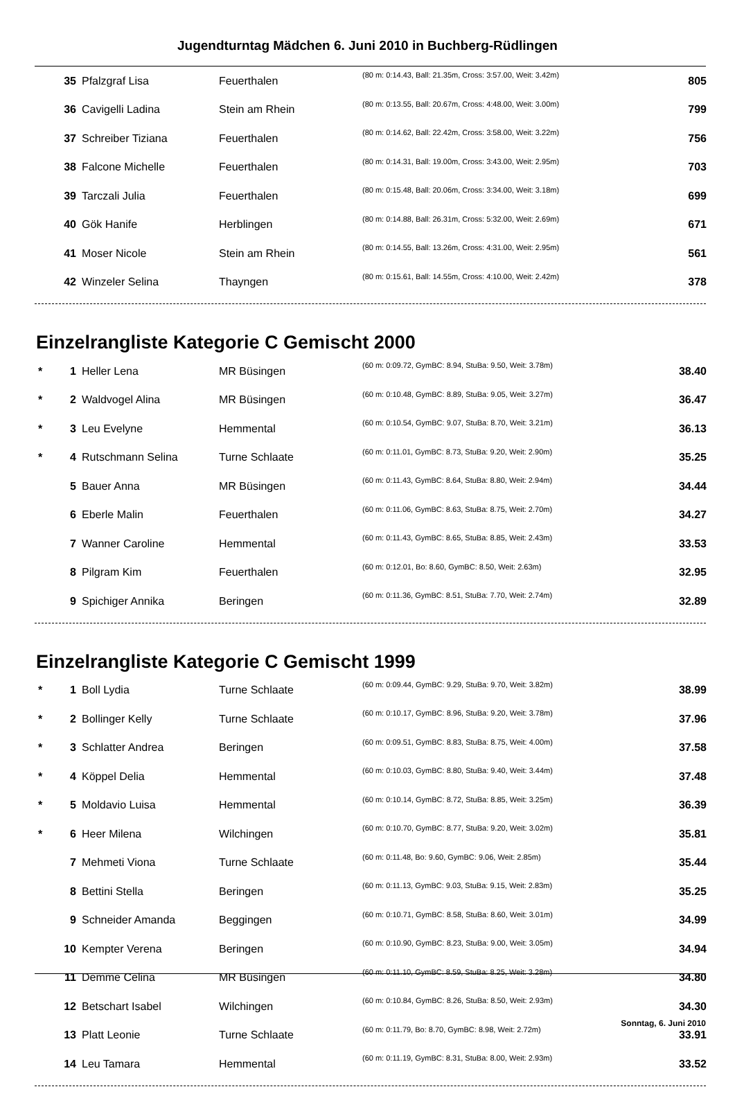Jugendturntag Mädchen 6. Juni 2010 in Buchberg-Rüdlingen
| | 35 | Pfalzgraf Lisa | Feuerthalen | (80 m: 0:14.43, Ball: 21.35m, Cross: 3:57.00, Weit: 3.42m) | 805 |
| | 36 | Cavigelli Ladina | Stein am Rhein | (80 m: 0:13.55, Ball: 20.67m, Cross: 4:48.00, Weit: 3.00m) | 799 |
| | 37 | Schreiber Tiziana | Feuerthalen | (80 m: 0:14.62, Ball: 22.42m, Cross: 3:58.00, Weit: 3.22m) | 756 |
| | 38 | Falcone Michelle | Feuerthalen | (80 m: 0:14.31, Ball: 19.00m, Cross: 3:43.00, Weit: 2.95m) | 703 |
| | 39 | Tarczali Julia | Feuerthalen | (80 m: 0:15.48, Ball: 20.06m, Cross: 3:34.00, Weit: 3.18m) | 699 |
| | 40 | Gök Hanife | Herblingen | (80 m: 0:14.88, Ball: 26.31m, Cross: 5:32.00, Weit: 2.69m) | 671 |
| | 41 | Moser Nicole | Stein am Rhein | (80 m: 0:14.55, Ball: 13.26m, Cross: 4:31.00, Weit: 2.95m) | 561 |
| | 42 | Winzeler Selina | Thayngen | (80 m: 0:15.61, Ball: 14.55m, Cross: 4:10.00, Weit: 2.42m) | 378 |
Einzelrangliste Kategorie C Gemischt 2000
| * | 1 | Heller Lena | MR Büsingen | (60 m: 0:09.72, GymBC: 8.94, StuBa: 9.50, Weit: 3.78m) | 38.40 |
| * | 2 | Waldvogel Alina | MR Büsingen | (60 m: 0:10.48, GymBC: 8.89, StuBa: 9.05, Weit: 3.27m) | 36.47 |
| * | 3 | Leu Evelyne | Hemmental | (60 m: 0:10.54, GymBC: 9.07, StuBa: 8.70, Weit: 3.21m) | 36.13 |
| * | 4 | Rutschmann Selina | Turne Schlaate | (60 m: 0:11.01, GymBC: 8.73, StuBa: 9.20, Weit: 2.90m) | 35.25 |
| | 5 | Bauer Anna | MR Büsingen | (60 m: 0:11.43, GymBC: 8.64, StuBa: 8.80, Weit: 2.94m) | 34.44 |
| | 6 | Eberle Malin | Feuerthalen | (60 m: 0:11.06, GymBC: 8.63, StuBa: 8.75, Weit: 2.70m) | 34.27 |
| | 7 | Wanner Caroline | Hemmental | (60 m: 0:11.43, GymBC: 8.65, StuBa: 8.85, Weit: 2.43m) | 33.53 |
| | 8 | Pilgram Kim | Feuerthalen | (60 m: 0:12.01, Bo: 8.60, GymBC: 8.50, Weit: 2.63m) | 32.95 |
| | 9 | Spichiger Annika | Beringen | (60 m: 0:11.36, GymBC: 8.51, StuBa: 7.70, Weit: 2.74m) | 32.89 |
Einzelrangliste Kategorie C Gemischt 1999
| * | 1 | Boll Lydia | Turne Schlaate | (60 m: 0:09.44, GymBC: 9.29, StuBa: 9.70, Weit: 3.82m) | 38.99 |
| * | 2 | Bollinger Kelly | Turne Schlaate | (60 m: 0:10.17, GymBC: 8.96, StuBa: 9.20, Weit: 3.78m) | 37.96 |
| * | 3 | Schlatter Andrea | Beringen | (60 m: 0:09.51, GymBC: 8.83, StuBa: 8.75, Weit: 4.00m) | 37.58 |
| * | 4 | Köppel Delia | Hemmental | (60 m: 0:10.03, GymBC: 8.80, StuBa: 9.40, Weit: 3.44m) | 37.48 |
| * | 5 | Moldavio Luisa | Hemmental | (60 m: 0:10.14, GymBC: 8.72, StuBa: 8.85, Weit: 3.25m) | 36.39 |
| * | 6 | Heer Milena | Wilchingen | (60 m: 0:10.70, GymBC: 8.77, StuBa: 9.20, Weit: 3.02m) | 35.81 |
| | 7 | Mehmeti Viona | Turne Schlaate | (60 m: 0:11.48, Bo: 9.60, GymBC: 9.06, Weit: 2.85m) | 35.44 |
| | 8 | Bettini Stella | Beringen | (60 m: 0:11.13, GymBC: 9.03, StuBa: 9.15, Weit: 2.83m) | 35.25 |
| | 9 | Schneider Amanda | Beggingen | (60 m: 0:10.71, GymBC: 8.58, StuBa: 8.60, Weit: 3.01m) | 34.99 |
| | 10 | Kempter Verena | Beringen | (60 m: 0:10.90, GymBC: 8.23, StuBa: 9.00, Weit: 3.05m) | 34.94 |
| | 11 | Demme Celina | MR Büsingen | (60 m: 0:11.10, GymBC: 8.59, StuBa: 8.25, Weit: 3.28m) | 34.80 |
| | 12 | Betschart Isabel | Wilchingen | (60 m: 0:10.84, GymBC: 8.26, StuBa: 8.50, Weit: 2.93m) | 34.30 |
| | 13 | Platt Leonie | Turne Schlaate | (60 m: 0:11.79, Bo: 8.70, GymBC: 8.98, Weit: 2.72m) | 33.91 |
| | 14 | Leu Tamara | Hemmental | (60 m: 0:11.19, GymBC: 8.31, StuBa: 8.00, Weit: 2.93m) | 33.52 |
Sonntag, 6. Juni 2010